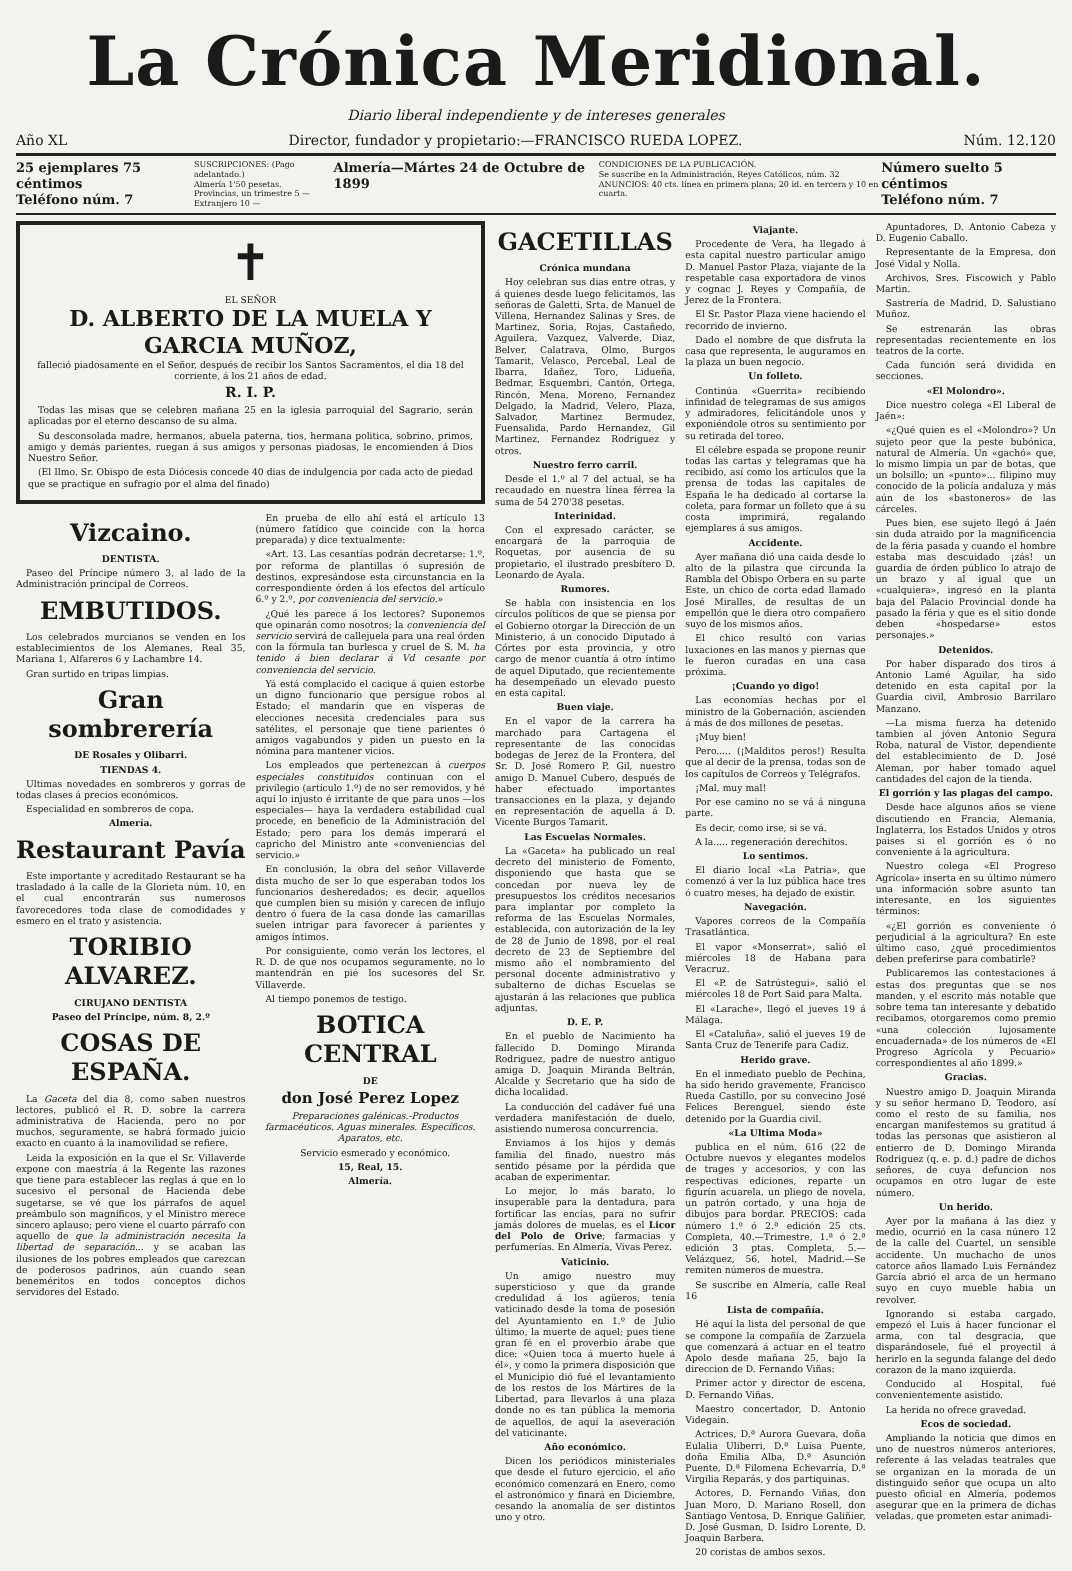La Crónica Meridional.
Diario liberal independiente y de intereses generales
Año XL Director, fundador y propietario:—FRANCISCO RUEDA LOPEZ. Núm. 12.120
25 ejemplares 75 céntimos
Teléfono núm. 7
SUSCRIPCIONES: (Pago adelantado.)
Almería 1'50 pesetas.
Provincias, un trimestre 5 —
Extranjero 10 —
Almería—Mártes 24 de Octubre de 1899
CONDICIONES DE LA PUBLICACIÓN.
Se suscribe en la Administración, Reyes Católicos, núm. 32
ANUNCIOS: 40 cts. línea en primera plana; 20 id. en tercera y 10 en cuarta.
Número suelto 5 céntimos
Teléfono núm. 7
✝
EL SEÑOR
D. ALBERTO DE LA MUELA Y GARCIA MUÑOZ,
falleció piadosamente en el Señor, después de recibir los Santos Sacramentos, el dia 18 del corriente, á los 21 años de edad.
R. I. P.
Todas las misas que se celebren mañana 25 en la iglesia parroquial del Sagrario, serán aplicadas por el eterno descanso de su alma.
Su desconsolada madre, hermanos, abuela paterna, tios, hermana politica, sobrino, primos, amigo y demás parientes, ruegan á sus amigos y personas piadosas, le encomienden á Dios Nuestro Señor.
(El Ilmo. Sr. Obispo de esta Diócesis concede 40 dias de indulgencia por cada acto de piedad que se practique en sufragio por el alma del finado)
Vizcaino.
DENTISTA.
Paseo del Príncipe número 3, al lado de la Administración principal de Correos.
EMBUTIDOS.
Los celebrados murcianos se venden en los establecimientos de los Alemanes, Real 35, Mariana 1, Alfareros 6 y Lachambre 14.
Gran surtido en tripas limpias.
Gran sombrerería
DE Rosales y Olibarri.
TIENDAS 4.
Ultimas novedades en sombreros y gorras de todas clases á precios económicos.
Especialidad en sombreros de copa.
Almería.
Restaurant Pavía
Este importante y acreditado Restaurant se ha trasladado á la calle de la Glorieta núm. 10, en el cual encontrarán sus numerosos favorecedores toda clase de comodidades y esmero en el trato y asistencia.
TORIBIO ALVAREZ.
CIRUJANO DENTISTA
Paseo del Príncipe, núm. 8, 2.º
COSAS DE ESPAÑA.
La Gaceta del dia 8, como saben nuestros lectores, publicó el R. D. sobre la carrera administrativa de Hacienda, pero no por muchos, seguramente, se habrá formado juicio exacto en cuanto á la inamovilidad se refiere.
Leida la exposición en la que el Sr. Villaverde expone con maestría á la Regente las razones que tiene para establecer las reglas á que en lo sucesivo el personal de Hacienda debe sugetarse, se vé que los párrafos de aquel preámbulo son magníficos, y el Ministro merece sincero aplauso; pero viene el cuarto párrafo con aquello de que la administración necesita la libertad de separación... y se acaban las ilusiones de los pobres empleados que carezcan de poderosos padrinos, aún cuando sean beneméritos en todos conceptos dichos servidores del Estado.
En prueba de ello ahí está el artículo 13 (número fatídico que coincide con la horca preparada) y dice textualmente:
«Art. 13. Las cesantías podrán decretarse: 1.º, por reforma de plantillas ó supresión de destinos, expresándose esta circunstancia en la correspondiente órden á los efectos del artículo 6.º y 2.º, por conveniencia del servicio.»
¿Qué les parece á los lectores? Suponemos que opinarán como nosotros; la conveniencia del servicio servirá de callejuela para una real órden con la fórmula tan burlesca y cruel de S. M. ha tenido á bien declarar á Vd cesante por conveniencia del servicio.
Yá está complacido el cacique á quien estorbe un digno funcionario que persigue robos al Estado; el mandarín que en vísperas de elecciones necesita credenciales para sus satélites, el personaje que tiene parientes ó amigos vagabundos y piden un puesto en la nómina para mantener vicios.
Los empleados que pertenezcan á cuerpos especiales constituidos continuan con el privilegio (artículo 1.º) de no ser removidos, y hé aquí lo injusto é irritante de que para unos —los especiales— haya la verdadera estabilidad cual procede, en beneficio de la Administración del Estado; pero para los demás imperará el capricho del Ministro ante «conveniencias del servicio.»
En conclusión, la obra del señor Villaverde dista mucho de ser lo que esperaban todos los funcionarios desheredados; es decir, aquellos que cumplen bien su misión y carecen de influjo dentro ó fuera de la casa donde las camarillas suelen intrigar para favorecer á parientes y amigos íntimos.
Por consiguiente, como verán los lectores, el R. D. de que nos ocupamos seguramente, no lo mantendrán en pié los sucesores del Sr. Villaverde.
Al tiempo ponemos de testigo.
BOTICA CENTRAL
DE
don José Perez Lopez
Preparaciones galénicas.-Productos farmacéuticos. Aguas minerales. Específicos. Aparatos, etc.
Servicio esmerado y económico.
15, Real, 15.
Almería.
GACETILLAS
Crónica mundana
Hoy celebran sus dias entre otras, y á quienes desde luego felicitamos, las señoras de Galetti, Srta. de Manuel de Villena, Hernandez Salinas y Sres. de Martinez, Soria, Rojas, Castañedo, Aguilera, Vazquez, Valverde, Diaz, Belver, Calatrava, Olmo, Burgos Tamarit, Velasco, Percebal, Leal de Ibarra, Idañez, Toro, Lidueña, Bedmar, Esquembri, Cantón, Ortega, Rincón, Mena, Moreno, Fernandez Delgado, la Madrid, Velero, Plaza, Salvador, Martinez Bermudez, Fuensalida, Pardo Hernandez, Gil Martinez, Fernandez Rodriguez y otros.
Nuestro ferro carril.
Desde el 1.º al 7 del actual, se ha recaudado en nuestra línea férrea la suma de 54 270'38 pesetas.
Interinidad.
Con el expresado carácter, se encargará de la parroquia de Roquetas, por ausencia de su propietario, el ilustrado presbítero D. Leonardo de Ayala.
Rumores.
Se habla con insistencia en los círculos políticos de que se piensa por el Gobierno otorgar la Dirección de un Ministerio, á un conocido Diputado á Córtes por esta provincia, y otro cargo de menor cuantía á otro íntimo de aquel Diputado, que recientemente ha desempeñado un elevado puesto en esta capital.
Buen viaje.
En el vapor de la carrera ha marchado para Cartagena el representante de las conocidas bodegas de Jerez de la Frontera, del Sr. D. José Romero P. Gil, nuestro amigo D. Manuel Cubero, después de haber efectuado importantes transacciones en la plaza, y dejando en representación de aquella á D. Vicente Burgos Tamarit.
Las Escuelas Normales.
La «Gaceta» ha publicado un real decreto del ministerio de Fomento, disponiendo que hasta que se concedan por nueva ley de presupuestos los créditos necesarios para implantar por completo la reforma de las Escuelas Normales, establecida, con autorización de la ley de 28 de Junio de 1898, por el real decreto de 23 de Septiembre del mismo año el nombramiento del personal docente administrativo y subalterno de dichas Escuelas se ajustarán á las relaciones que publica adjuntas.
D. E. P.
En el pueblo de Nacimiento ha fallecido D. Domingo Miranda Rodriguez, padre de nuestro antiguo amiga D. Joaquin Miranda Beltrán, Alcalde y Secretario que ha sido de dicha localidad.
La conducción del cadáver fué una verdadera manifestación de duelo, asistiendo numerosa concurrencia.
Enviamos á los hijos y demás familia del finado, nuestro más sentido pésame por la pérdida que acaban de experimentar.
Lo mejor, lo más barato, lo insuperable para la dentadura, para fortificar las encías, para no sufrir jamás dolores de muelas, es el Licor del Polo de Orive; farmacias y perfumerías. En Almería, Vivas Perez.
Vaticinio.
Un amigo nuestro muy supersticioso y que da grande credulidad á los agüeros, tenía vaticinado desde la toma de posesión del Ayuntamiento en 1.º de Julio último, la muerte de aquel; pues tiene gran fé en el proverbio árabe que dice: «Quien toca á muerto huele á él», y como la primera disposición que el Municipio dió fué el levantamiento de los restos de los Mártires de la Libertad, para llevarlos á una plaza donde no es tan pública la memoria de aquellos, de aquí la aseveración del vaticinante.
Año económico.
Dicen los periódicos ministeriales que desde el futuro ejercicio, el año económico comenzará en Enero, como el astronómico y finará en Diciembre, cesando la anomalía de ser distintos uno y otro.
Viajante.
Procedente de Vera, ha llegado á esta capital nuestro particular amigo D. Manuel Pastor Plaza, viajante de la respetable casa exportadora de vinos y cognac J. Reyes y Compañía, de Jerez de la Frontera.
El Sr. Pastor Plaza viene haciendo el recorrido de invierno.
Dado el nombre de que disfruta la casa que representa, le auguramos en la plaza un buen negocio.
Un folleto.
Continúa «Guerrita» recibiendo infinidad de telegramas de sus amigos y admiradores, felicitándole unos y exponiéndole otros su sentimiento por su retirada del toreo.
El célebre espada se propone reunir todas las cartas y telegramas que ha recibido, así como los artículos que la prensa de todas las capitales de España le ha dedicado al cortarse la coleta, para formar un folleto que á su costa imprimirá, regalando ejemplares á sus amigos.
Accidente.
Ayer mañana dió una caida desde lo alto de la pilastra que circunda la Rambla del Obispo Orbera en su parte Este, un chico de corta edad llamado José Miralles, de resultas de un empellón que le diera otro compañero suyo de los mismos años.
El chico resultó con varias luxaciones en las manos y piernas que le fueron curadas en una casa próxima.
¡Cuando yo digo!
Las economías hechas por el ministro de la Gobernación, ascienden á más de dos millones de pesetas.
¡Muy bien!
Pero..... (¡Malditos peros!) Resulta que al decir de la prensa, todas son de los capítulos de Correos y Telégrafos.
¡Mal, muy mal!
Por ese camino no se vá á ninguna parte.
Es decir, como irse, si se vá.
A la..... regeneración derechitos.
Lo sentimos.
El diario local «La Patria», que comenzó á ver la luz pública hace tres ó cuatro meses, ha dejado de existir.
Navegación.
Vapores correos de la Compañía Trasatlántica.
El vapor «Monserrat», salió el miércoles 18 de Habana para Veracruz.
El «P. de Satrústegui», salió el miércoles 18 de Port Said para Malta.
El «Larache», llegó el jueves 19 á Málaga.
El «Cataluña», salió el jueves 19 de Santa Cruz de Tenerife para Cadiz.
Herido grave.
En el inmediato pueblo de Pechina, ha sido herido gravemente, Francisco Rueda Castillo, por su convecino José Felices Berenguel, siendo éste detenido por la Guardia civil.
«La Ultima Moda»
publica en el núm. 616 (22 de Octubre nuevos y elegantes modelos de trages y accesorios, y con las respectivas ediciones, reparte un figurín acuarela, un pliego de novela, un patrón cortado, y una hoja de dibujos para bordar. PRECIOS: cada número 1.º ó 2.ª edición 25 cts. Completa, 40.—Trimestre, 1.ª ó 2.ª edición 3 ptas. Completa, 5.—Velázquez, 56, hotel, Madrid.—Se remiten números de muestra.
Se suscribe en Almería, calle Real 16
Lista de compañía.
Hé aquí la lista del personal de que se compone la compañía de Zarzuela que comenzará á actuar en el teatro Apolo desde mañana 25, bajo la direccion de D. Fernando Viñas:
Primer actor y director de escena, D. Fernando Viñas.
Maestro concertador, D. Antonio Videgain.
Actrices, D.ª Aurora Guevara, doña Eulalia Uliberri, D.ª Luisa Puente, doña Emilia Alba, D.ª Asunción Puente, D.ª Filomena Echevarría, D.ª Virgilia Reparás, y dos partiquinas.
Actores, D. Fernando Viñas, don Juan Moro, D. Mariano Rosell, don Santiago Ventosa, D. Enrique Galiñier, D. José Gusman, D. Isidro Lorente, D. Joaquin Barbera.
20 coristas de ambos sexos.
Apuntadores, D. Antonio Cabeza y D. Eugenio Caballo.
Representante de la Empresa, don José Vidal y Nolla.
Archivos, Sres. Fiscowich y Pablo Martin.
Sastrería de Madrid, D. Salustiano Muñoz.
Se estrenarán las obras representadas recientemente en los teatros de la corte.
Cada función será dividida en secciones.
«El Molondro».
Dice nuestro colega «El Liberal de Jaén»:
«¿Qué quien es el «Molondro»? Un sujeto peor que la peste bubónica, natural de Almería. Un «gachó» que, lo mismo limpia un par de botas, que un bolsillo; un «punto»... filipino muy conocido de la policía andaluza y más aún de los «bastoneros» de las cárceles.
Pues bien, ese sujeto llegó á Jaén sin duda atraido por la magnificencia de la féria pasada y cuando el hombre estaba mas descuidado ¡zás! un guardia de órden público lo atrajo de un brazo y al igual que un «cualquiera», ingresó en la planta baja del Palacio Provincial donde ha pasado la féria y que es el sitio donde deben «hospedarse» estos personajes.»
Detenidos.
Por haber disparado dos tiros á Antonio Lamé Aguilar, ha sido detenido en esta capital por la Guardia civil, Ambrosio Barrilaro Manzano.
—La misma fuerza ha detenido tambien al jóven Antonio Segura Roba, natural de Vistor, dependiente del establecimiento de D. José Aleman, por haber tomado aquel cantidades del cajon de la tienda.
El gorrión y las plagas del campo.
Desde hace algunos años se viene discutiendo en Francia, Alemania, Inglaterra, los Estados Unidos y otros paises si el gorrión es ó no conveniente á la agricultura.
Nuestro colega «El Progreso Agrícola» inserta en su último número una información sobre asunto tan interesante, en los siguientes términos:
«¿El gorrión es conveniente ó perjudicial á la agricultura? En este último caso, ¿qué procedimientos deben preferirse para combatirle?
Publicaremos las contestaciones á estas dos preguntas que se nos manden, y el escrito más notable que sobre tema tan interesante y debatido recibamos, otorgaremos como premio «una colección lujosamente encuadernada» de los números de «El Progreso Agrícola y Pecuario» correspondientes al año 1899.»
Gracias.
Nuestro amigo D. Joaquin Miranda y su señor hermano D. Teodoro, así como el resto de su familia, nos encargan manifestemos su gratitud á todas las personas que asistieron al entierro de D. Domingo Miranda Rodriguez (q. e. p. d.) padre de dichos señores, de cuya defuncion nos ocupamos en otro lugar de este número.
Un herido.
Ayer por la mañana á las diez y medio, ocurrió en la casa núnero 12 de la calle del Cuartel, un sensible accidente. Un muchacho de unos catorce años llamado Luis Fernández García abrió el arca de un hermano suyo en cuyo mueble habia un revolver.
Ignorando si estaba cargado, empezó el Luis á hacer funcionar el arma, con tal desgracia, que disparándosele, fué el proyectil á herirlo en la segunda falange del dedo corazon de la mano izquierda.
Conducido al Hospital, fué convenientemente asistido.
La herida no ofrece gravedad.
Ecos de sociedad.
Ampliando la noticia que dimos en uno de nuestros números anteriores, referente á las veladas teatrales que se organizan en la morada de un distinguido señor que ocupa un alto puesto oficial en Almería, podemos asegurar que en la primera de dichas veladas, que prometen estar animadi-